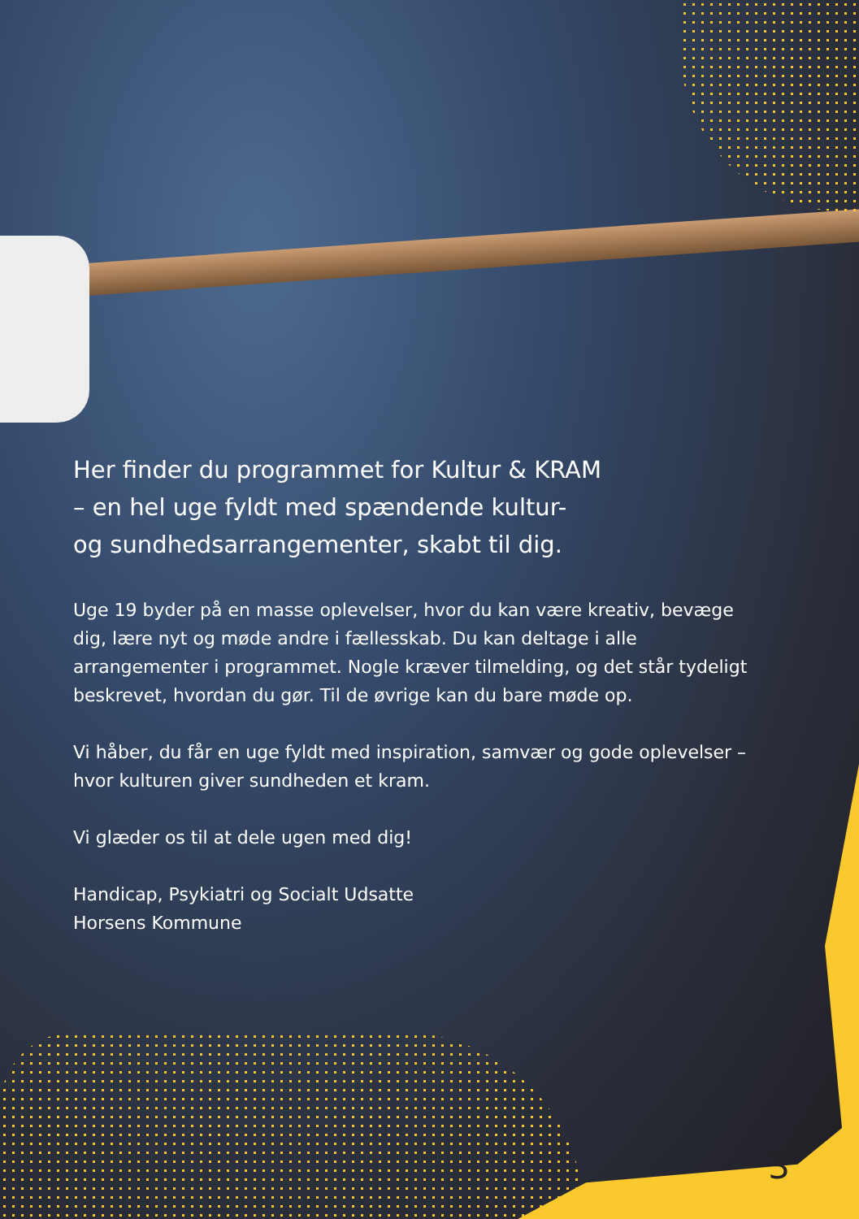Her finder du programmet for Kultur & KRAM
– en hel uge fyldt med spændende kultur-
og sundhedsarrangementer, skabt til dig.
Uge 19 byder på en masse oplevelser, hvor du kan være kreativ, bevæge dig, lære nyt og møde andre i fællesskab. Du kan deltage i alle arrangementer i programmet. Nogle kræver tilmelding, og det står tydeligt beskrevet, hvordan du gør. Til de øvrige kan du bare møde op.
Vi håber, du får en uge fyldt med inspiration, samvær og gode oplevelser – hvor kulturen giver sundheden et kram.
Vi glæder os til at dele ugen med dig!
Handicap, Psykiatri og Socialt Udsatte
Horsens Kommune
3